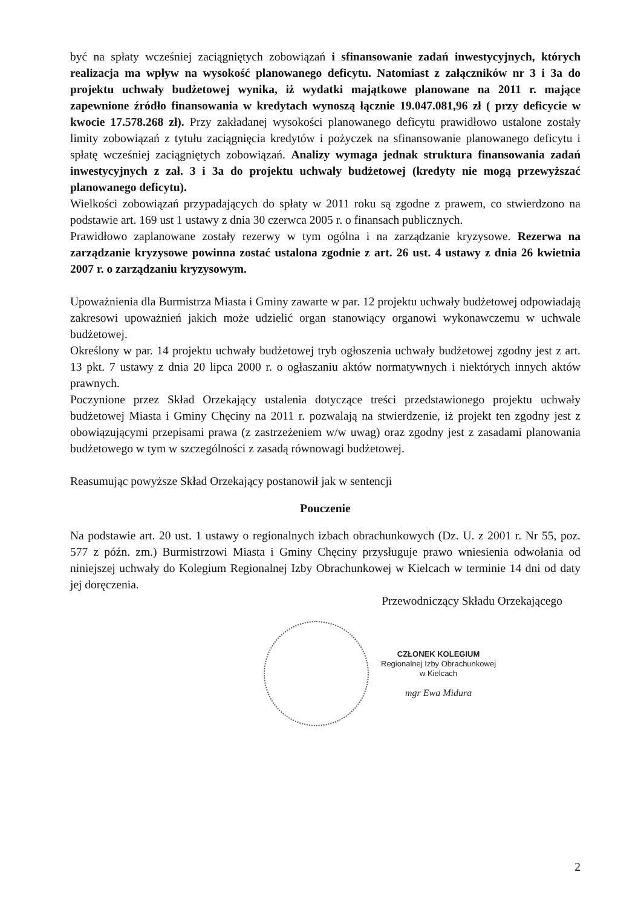być na spłaty wcześniej zaciągniętych zobowiązań i sfinansowanie zadań inwestycyjnych, których realizacja ma wpływ na wysokość planowanego deficytu. Natomiast z załączników nr 3 i 3a do projektu uchwały budżetowej wynika, iż wydatki majątkowe planowane na 2011 r. mające zapewnione źródło finansowania w kredytach wynoszą łącznie 19.047.081,96 zł ( przy deficycie w kwocie 17.578.268 zł). Przy zakładanej wysokości planowanego deficytu prawidłowo ustalone zostały limity zobowiązań z tytułu zaciągnięcia kredytów i pożyczek na sfinansowanie planowanego deficytu i spłatę wcześniej zaciągniętych zobowiązań. Analizy wymaga jednak struktura finansowania zadań inwestycyjnych z zał. 3 i 3a do projektu uchwały budżetowej (kredyty nie mogą przewyższać planowanego deficytu).
Wielkości zobowiązań przypadających do spłaty w 2011 roku są zgodne z prawem, co stwierdzono na podstawie art. 169 ust 1 ustawy z dnia 30 czerwca 2005 r. o finansach publicznych.
Prawidłowo zaplanowane zostały rezerwy w tym ogólna i na zarządzanie kryzysowe. Rezerwa na zarządzanie kryzysowe powinna zostać ustalona zgodnie z art. 26 ust. 4 ustawy z dnia 26 kwietnia 2007 r. o zarządzaniu kryzysowym.
Upoważnienia dla Burmistrza Miasta i Gminy zawarte w par. 12 projektu uchwały budżetowej odpowiadają zakresowi upoważnień jakich może udzielić organ stanowiący organowi wykonawczemu w uchwale budżetowej.
Określony w par. 14 projektu uchwały budżetowej tryb ogłoszenia uchwały budżetowej zgodny jest z art. 13 pkt. 7 ustawy z dnia 20 lipca 2000 r. o ogłaszaniu aktów normatywnych i niektórych innych aktów prawnych.
Poczynione przez Skład Orzekający ustalenia dotyczące treści przedstawionego projektu uchwały budżetowej Miasta i Gminy Chęciny na 2011 r. pozwalają na stwierdzenie, iż projekt ten zgodny jest z obowiązującymi przepisami prawa (z zastrzeżeniem w/w uwag) oraz zgodny jest z zasadami planowania budżetowego w tym w szczególności z zasadą równowagi budżetowej.
Reasumując powyższe Skład Orzekający postanowił jak w sentencji
Pouczenie
Na podstawie art. 20 ust. 1 ustawy o regionalnych izbach obrachunkowych (Dz. U. z 2001 r. Nr 55, poz. 577 z późn. zm.) Burmistrzowi Miasta i Gminy Chęciny przysługuje prawo wniesienia odwołania od niniejszej uchwały do Kolegium Regionalnej Izby Obrachunkowej w Kielcach w terminie 14 dni od daty jej doręczenia.
Przewodniczący Składu Orzekającego
CZŁONEK KOLEGIUM
Regionalnej Izby Obrachunkowej
w Kielcach
mgr Ewa Midura
2